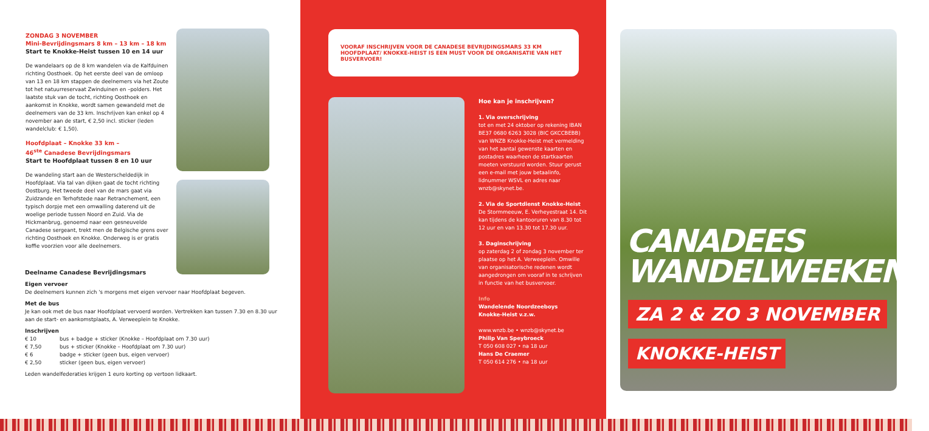ZONDAG 3 NOVEMBER
Mini-Bevrijdingsmars 8 km – 13 km – 18 km
Start te Knokke-Heist tussen 10 en 14 uur
De wandelaars op de 8 km wandelen via de Kalfduinen richting Oosthoek. Op het eerste deel van de omloop van 13 en 18 km stappen de deelnemers via het Zoute tot het natuurreservaat Zwinduinen en –polders. Het laatste stuk van de tocht, richting Oosthoek en aankomst in Knokke, wordt samen gewandeld met de deelnemers van de 33 km. Inschrijven kan enkel op 4 november aan de start, € 2,50 incl. sticker (leden wandelclub: € 1,50).
Hoofdplaat – Knokke 33 km –
46<sup>ste</sup> Canadese Bevrijdingsmars
Start te Hoofdplaat tussen 8 en 10 uur
De wandeling start aan de Westerscheldedijk in Hoofdplaat. Via tal van dijken gaat de tocht richting Oostburg. Het tweede deel van de mars gaat via Zuidzande en Terhofstede naar Retranchement, een typisch dorpje met een omwalling daterend uit de woelige periode tussen Noord en Zuid. Via de Hickmanbrug, genoemd naar een gesneuvelde Canadese sergeant, trekt men de Belgische grens over richting Oosthoek en Knokke. Onderweg is er gratis koffie voorzien voor alle deelnemers.
Deelname Canadese Bevrijdingsmars
Eigen vervoer
De deelnemers kunnen zich 's morgens met eigen vervoer naar Hoofdplaat begeven.
Met de bus
Je kan ook met de bus naar Hoofdplaat vervoerd worden. Vertrekken kan tussen 7.30 en 8.30 uur aan de start- en aankomstplaats, A. Verweeplein te Knokke.
Inschrijven
| € 10 | bus + badge + sticker (Knokke – Hoofdplaat om 7.30 uur) |
| € 7,50 | bus + sticker (Knokke – Hoofdplaat om 7.30 uur) |
| € 6 | badge + sticker (geen bus, eigen vervoer) |
| € 2,50 | sticker (geen bus, eigen vervoer) |
Leden wandelfederaties krijgen 1 euro korting op vertoon lidkaart.
VOORAF INSCHRIJVEN VOOR DE CANADESE BEVRIJDINGSMARS 33 KM HOOFDPLAAT/ KNOKKE-HEIST IS EEN MUST VOOR DE ORGANISATIE VAN HET BUSVERVOER!
Hoe kan je inschrijven?
1. Via overschrijving
tot en met 24 oktober op rekening IBAN BE37 0680 6263 3028 (BIC GKCCBEBB) van WNZB Knokke-Heist met vermelding van het aantal gewenste kaarten en postadres waarheen de startkaarten moeten verstuurd worden. Stuur gerust een e-mail met jouw betaalinfo, lidnummer WSVL en adres naar wnzb@skynet.be.
2. Via de Sportdienst Knokke-Heist
De Stormmeeuw, E. Verheyestraat 14. Dit kan tijdens de kantooruren van 8.30 tot 12 uur en van 13.30 tot 17.30 uur.
3. Daginschrijving
op zaterdag 2 of zondag 3 november ter plaatse op het A. Verweeplein. Omwille van organisatorische redenen wordt aangedrongen om vooraf in te schrijven in functie van het busvervoer.
Info
Wandelende Noordzeeboys
Knokke-Heist v.z.w.
www.wnzb.be • wnzb@skynet.be
Philip Van Speybroeck
T 050 608 027 • na 18 uur
Hans De Craemer
T 050 614 276 • na 18 uur
CANADEES
WANDELWEEKEND
ZA 2 & ZO 3 NOVEMBER
KNOKKE-HEIST